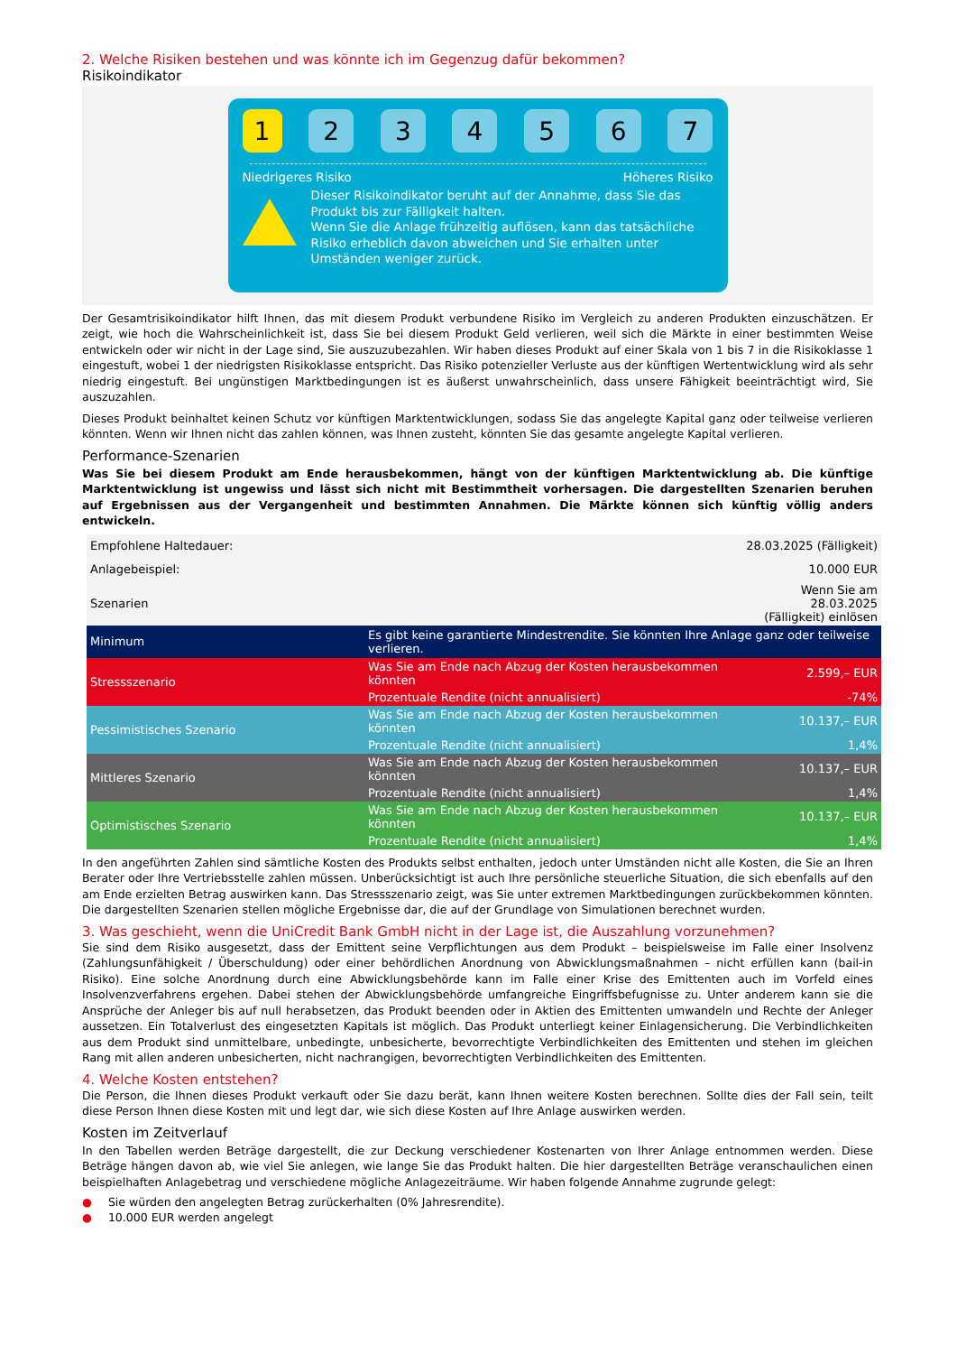2. Welche Risiken bestehen und was könnte ich im Gegenzug dafür bekommen?
Risikoindikator
1 2 3 4 5 6 7
Niedrigeres Risiko Höheres Risiko
Dieser Risikoindikator beruht auf der Annahme, dass Sie das Produkt bis zur Fälligkeit halten.
Wenn Sie die Anlage frühzeitig auflösen, kann das tatsächliche Risiko erheblich davon abweichen und Sie erhalten unter Umständen weniger zurück.
Der Gesamtrisikoindikator hilft Ihnen, das mit diesem Produkt verbundene Risiko im Vergleich zu anderen Produkten einzuschätzen. Er zeigt, wie hoch die Wahrscheinlichkeit ist, dass Sie bei diesem Produkt Geld verlieren, weil sich die Märkte in einer bestimmten Weise entwickeln oder wir nicht in der Lage sind, Sie auszuzubezahlen. Wir haben dieses Produkt auf einer Skala von 1 bis 7 in die Risikoklasse 1 eingestuft, wobei 1 der niedrigsten Risikoklasse entspricht. Das Risiko potenzieller Verluste aus der künftigen Wertentwicklung wird als sehr niedrig eingestuft. Bei ungünstigen Marktbedingungen ist es äußerst unwahrscheinlich, dass unsere Fähigkeit beeinträchtigt wird, Sie auszuzahlen.
Dieses Produkt beinhaltet keinen Schutz vor künftigen Marktentwicklungen, sodass Sie das angelegte Kapital ganz oder teilweise verlieren könnten. Wenn wir Ihnen nicht das zahlen können, was Ihnen zusteht, könnten Sie das gesamte angelegte Kapital verlieren.
Performance-Szenarien
Was Sie bei diesem Produkt am Ende herausbekommen, hängt von der künftigen Marktentwicklung ab. Die künftige Marktentwicklung ist ungewiss und lässt sich nicht mit Bestimmtheit vorhersagen. Die dargestellten Szenarien beruhen auf Ergebnissen aus der Vergangenheit und bestimmten Annahmen. Die Märkte können sich künftig völlig anders entwickeln.
| Empfohlene Haltedauer: | | 28.03.2025 (Fälligkeit) |
| Anlagebeispiel: | | 10.000 EUR |
| Szenarien | | Wenn Sie am 28.03.2025 (Fälligkeit) einlösen |
| Minimum | Es gibt keine garantierte Mindestrendite. Sie könnten Ihre Anlage ganz oder teilweise verlieren. | |
| Stressszenario | Was Sie am Ende nach Abzug der Kosten herausbekommen könnten | 2.599,– EUR |
| | Prozentuale Rendite (nicht annualisiert) | -74% |
| Pessimistisches Szenario | Was Sie am Ende nach Abzug der Kosten herausbekommen könnten | 10.137,– EUR |
| | Prozentuale Rendite (nicht annualisiert) | 1,4% |
| Mittleres Szenario | Was Sie am Ende nach Abzug der Kosten herausbekommen könnten | 10.137,– EUR |
| | Prozentuale Rendite (nicht annualisiert) | 1,4% |
| Optimistisches Szenario | Was Sie am Ende nach Abzug der Kosten herausbekommen könnten | 10.137,– EUR |
| | Prozentuale Rendite (nicht annualisiert) | 1,4% |
In den angeführten Zahlen sind sämtliche Kosten des Produkts selbst enthalten, jedoch unter Umständen nicht alle Kosten, die Sie an Ihren Berater oder Ihre Vertriebsstelle zahlen müssen. Unberücksichtigt ist auch Ihre persönliche steuerliche Situation, die sich ebenfalls auf den am Ende erzielten Betrag auswirken kann. Das Stressszenario zeigt, was Sie unter extremen Marktbedingungen zurückbekommen könnten. Die dargestellten Szenarien stellen mögliche Ergebnisse dar, die auf der Grundlage von Simulationen berechnet wurden.
3. Was geschieht, wenn die UniCredit Bank GmbH nicht in der Lage ist, die Auszahlung vorzunehmen?
Sie sind dem Risiko ausgesetzt, dass der Emittent seine Verpflichtungen aus dem Produkt – beispielsweise im Falle einer Insolvenz (Zahlungsunfähigkeit / Überschuldung) oder einer behördlichen Anordnung von Abwicklungsmaßnahmen – nicht erfüllen kann (bail-in Risiko). Eine solche Anordnung durch eine Abwicklungsbehörde kann im Falle einer Krise des Emittenten auch im Vorfeld eines Insolvenzverfahrens ergehen. Dabei stehen der Abwicklungsbehörde umfangreiche Eingriffsbefugnisse zu. Unter anderem kann sie die Ansprüche der Anleger bis auf null herabsetzen, das Produkt beenden oder in Aktien des Emittenten umwandeln und Rechte der Anleger aussetzen. Ein Totalverlust des eingesetzten Kapitals ist möglich. Das Produkt unterliegt keiner Einlagensicherung. Die Verbindlichkeiten aus dem Produkt sind unmittelbare, unbedingte, unbesicherte, bevorrechtigte Verbindlichkeiten des Emittenten und stehen im gleichen Rang mit allen anderen unbesicherten, nicht nachrangigen, bevorrechtigten Verbindlichkeiten des Emittenten.
4. Welche Kosten entstehen?
Die Person, die Ihnen dieses Produkt verkauft oder Sie dazu berät, kann Ihnen weitere Kosten berechnen. Sollte dies der Fall sein, teilt diese Person Ihnen diese Kosten mit und legt dar, wie sich diese Kosten auf Ihre Anlage auswirken werden.
Kosten im Zeitverlauf
In den Tabellen werden Beträge dargestellt, die zur Deckung verschiedener Kostenarten von Ihrer Anlage entnommen werden. Diese Beträge hängen davon ab, wie viel Sie anlegen, wie lange Sie das Produkt halten. Die hier dargestellten Beträge veranschaulichen einen beispielhaften Anlagebetrag und verschiedene mögliche Anlagezeiträume. Wir haben folgende Annahme zugrunde gelegt:
● Sie würden den angelegten Betrag zurückerhalten (0% Jahresrendite).
● 10.000 EUR werden angelegt